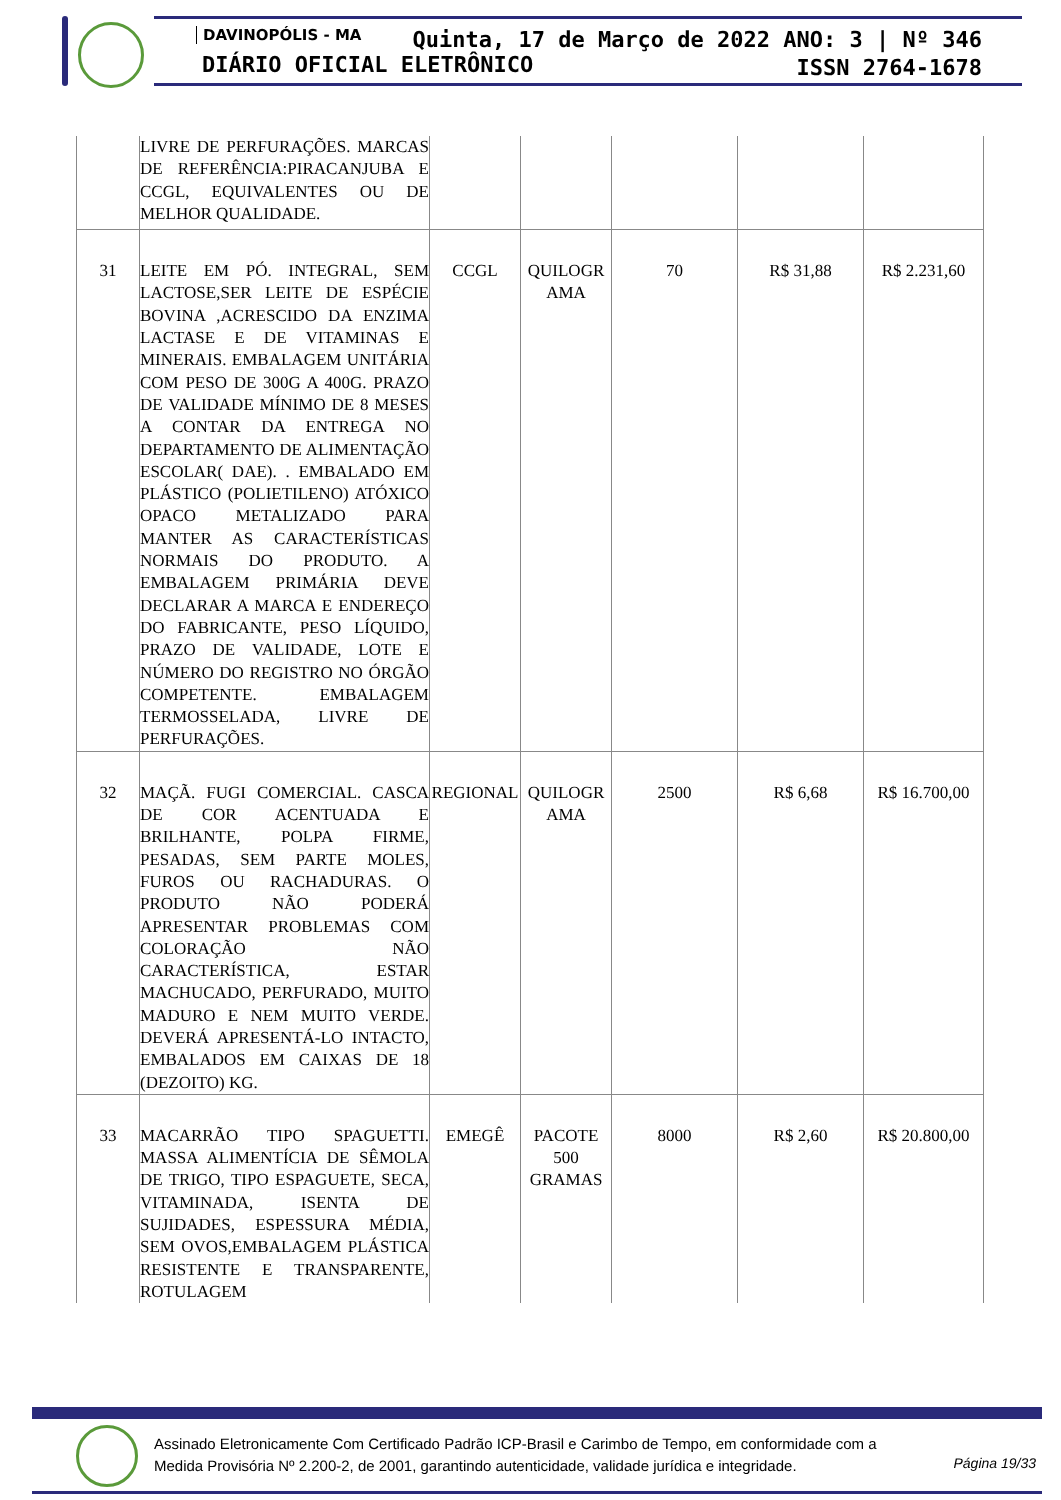DAVINOPÓLIS - MA
DIÁRIO OFICIAL ELETRÔNICO
Quinta, 17 de Março de 2022 ANO: 3 | Nº 346
ISSN 2764-1678
| | LIVRE DE PERFURAÇÕES. MARCAS DE REFERÊNCIA:PIRACANJUBA E CCGL, EQUIVALENTES OU DE MELHOR QUALIDADE. | | | | | |
| 31 | LEITE EM PÓ. INTEGRAL, SEM LACTOSE,SER LEITE DE ESPÉCIE BOVINA ,ACRESCIDO DA ENZIMA LACTASE E DE VITAMINAS E MINERAIS. EMBALAGEM UNITÁRIA COM PESO DE 300G A 400G. PRAZO DE VALIDADE MÍNIMO DE 8 MESES A CONTAR DA ENTREGA NO DEPARTAMENTO DE ALIMENTAÇÃO ESCOLAR( DAE). . EMBALADO EM PLÁSTICO (POLIETILENO) ATÓXICO OPACO METALIZADO PARA MANTER AS CARACTERÍSTICAS NORMAIS DO PRODUTO. A EMBALAGEM PRIMÁRIA DEVE DECLARAR A MARCA E ENDEREÇO DO FABRICANTE, PESO LÍQUIDO, PRAZO DE VALIDADE, LOTE E NÚMERO DO REGISTRO NO ÓRGÃO COMPETENTE. EMBALAGEM TERMOSSELADA, LIVRE DE PERFURAÇÕES. | CCGL | QUILOGR AMA | 70 | R$ 31,88 | R$ 2.231,60 |
| 32 | MAÇÃ. FUGI COMERCIAL. CASCA DE COR ACENTUADA E BRILHANTE, POLPA FIRME, PESADAS, SEM PARTE MOLES, FUROS OU RACHADURAS. O PRODUTO NÃO PODERÁ APRESENTAR PROBLEMAS COM COLORAÇÃO NÃO CARACTERÍSTICA, ESTAR MACHUCADO, PERFURADO, MUITO MADURO E NEM MUITO VERDE. DEVERÁ APRESENTÁ-LO INTACTO, EMBALADOS EM CAIXAS DE 18 (DEZOITO) KG. | REGIONAL | QUILOGR AMA | 2500 | R$ 6,68 | R$ 16.700,00 |
| 33 | MACARRÃO TIPO SPAGUETTI. MASSA ALIMENTÍCIA DE SÊMOLA DE TRIGO, TIPO ESPAGUETE, SECA, VITAMINADA, ISENTA DE SUJIDADES, ESPESSURA MÉDIA, SEM OVOS,EMBALAGEM PLÁSTICA RESISTENTE E TRANSPARENTE, ROTULAGEM | EMEGÊ | PACOTE 500 GRAMAS | 8000 | R$ 2,60 | R$ 20.800,00 |
Assinado Eletronicamente Com Certificado Padrão ICP-Brasil e Carimbo de Tempo, em conformidade com a
Medida Provisória Nº 2.200-2, de 2001, garantindo autenticidade, validade jurídica e integridade.
Página 19/33